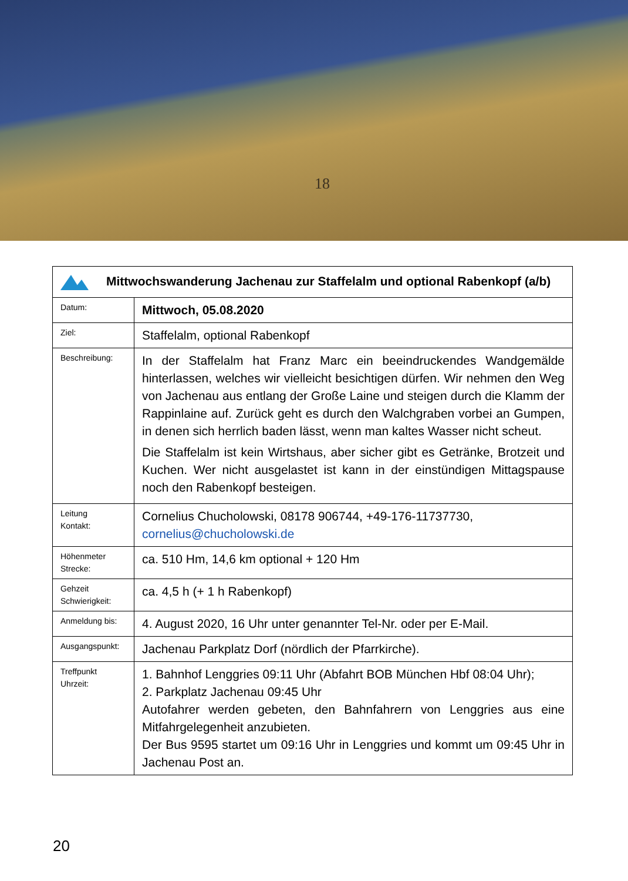18
| Mittwochswanderung Jachenau zur Staffelalm und optional Rabenkopf (a/b) | |
| Datum: | Mittwoch, 05.08.2020 |
| Ziel: | Staffelalm, optional Rabenkopf |
| Beschreibung: | In der Staffelalm hat Franz Marc ein beeindruckendes Wandgemälde hinterlassen, welches wir vielleicht besichtigen dürfen. Wir nehmen den Weg von Jachenau aus entlang der Große Laine und steigen durch die Klamm der Rappinlaine auf. Zurück geht es durch den Walchgraben vorbei an Gumpen, in denen sich herrlich baden lässt, wenn man kaltes Wasser nicht scheut. Die Staffelalm ist kein Wirtshaus, aber sicher gibt es Getränke, Brotzeit und Kuchen. Wer nicht ausgelastet ist kann in der einstündigen Mittagspause noch den Rabenkopf besteigen. |
| Leitung Kontakt: | Cornelius Chucholowski, 08178 906744, +49-176-11737730, cornelius@chucholowski.de |
| Höhenmeter Strecke: | ca. 510 Hm, 14,6 km optional + 120 Hm |
| Gehzeit Schwierigkeit: | ca. 4,5 h (+ 1 h Rabenkopf) |
| Anmeldung bis: | 4. August 2020, 16 Uhr unter genannter Tel-Nr. oder per E-Mail. |
| Ausgangspunkt: | Jachenau Parkplatz Dorf (nördlich der Pfarrkirche). |
| Treffpunkt Uhrzeit: | 1. Bahnhof Lenggries 09:11 Uhr (Abfahrt BOB München Hbf 08:04 Uhr); 2. Parkplatz Jachenau 09:45 Uhr Autofahrer werden gebeten, den Bahnfahrern von Lenggries aus eine Mitfahrgelegenheit anzubieten. Der Bus 9595 startet um 09:16 Uhr in Lenggries und kommt um 09:45 Uhr in Jachenau Post an. |
20